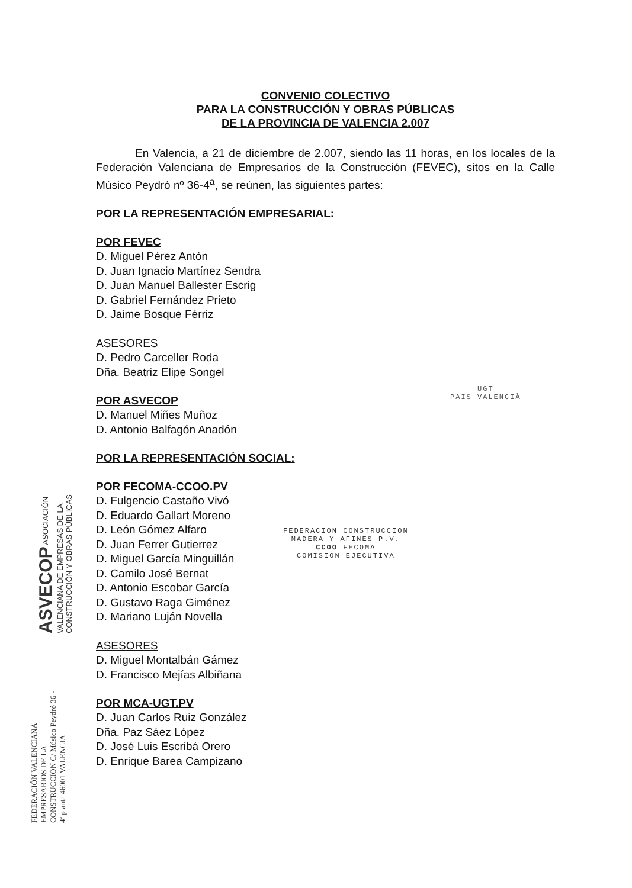CONVENIO COLECTIVO
PARA LA CONSTRUCCIÓN Y OBRAS PÚBLICAS
DE LA PROVINCIA DE VALENCIA 2.007
En Valencia, a 21 de diciembre de 2.007, siendo las 11 horas, en los locales de la Federación Valenciana de Empresarios de la Construcción (FEVEC), sitos en la Calle Músico Peydró nº 36-4<sup>a</sup>, se reúnen, las siguientes partes:
POR LA REPRESENTACIÓN EMPRESARIAL:
POR FEVEC
D. Miguel Pérez Antón
D. Juan Ignacio Martínez Sendra
D. Juan Manuel Ballester Escrig
D. Gabriel Fernández Prieto
D. Jaime Bosque Férriz
ASESORES
D. Pedro Carceller Roda
Dña. Beatriz Elipe Songel
POR ASVECOP
D. Manuel Miñes Muñoz
D. Antonio Balfagón Anadón
POR LA REPRESENTACIÓN SOCIAL:
POR FECOMA-CCOO.PV
D. Fulgencio Castaño Vivó
D. Eduardo Gallart Moreno
D. León Gómez Alfaro
D. Juan Ferrer Gutierrez
D. Miguel García Minguillán
D. Camilo José Bernat
D. Antonio Escobar García
D. Gustavo Raga Giménez
D. Mariano Luján Novella
ASESORES
D. Miguel Montalbán Gámez
D. Francisco Mejías Albiñana
POR MCA-UGT.PV
D. Juan Carlos Ruiz González
Dña. Paz Sáez López
D. José Luis Escribá Orero
D. Enrique Barea Campizano
UGT
PAIS VALENCIÀ
FEDERACION CONSTRUCCION
MADERA Y AFINES P.V.
CCOO FECOMA
COMISION EJECUTIVA
ASVECOP ASOCIACIÓN VALENCIANA DE EMPRESAS DE LA CONSTRUCCIÓN Y OBRAS PÚBLICAS
FEDERACIÓN VALENCIANA EMPRESARIOS DE LA CONSTRUCCION C/ Músico Peydró 36 - 4ª planta 46001 VALENCIA